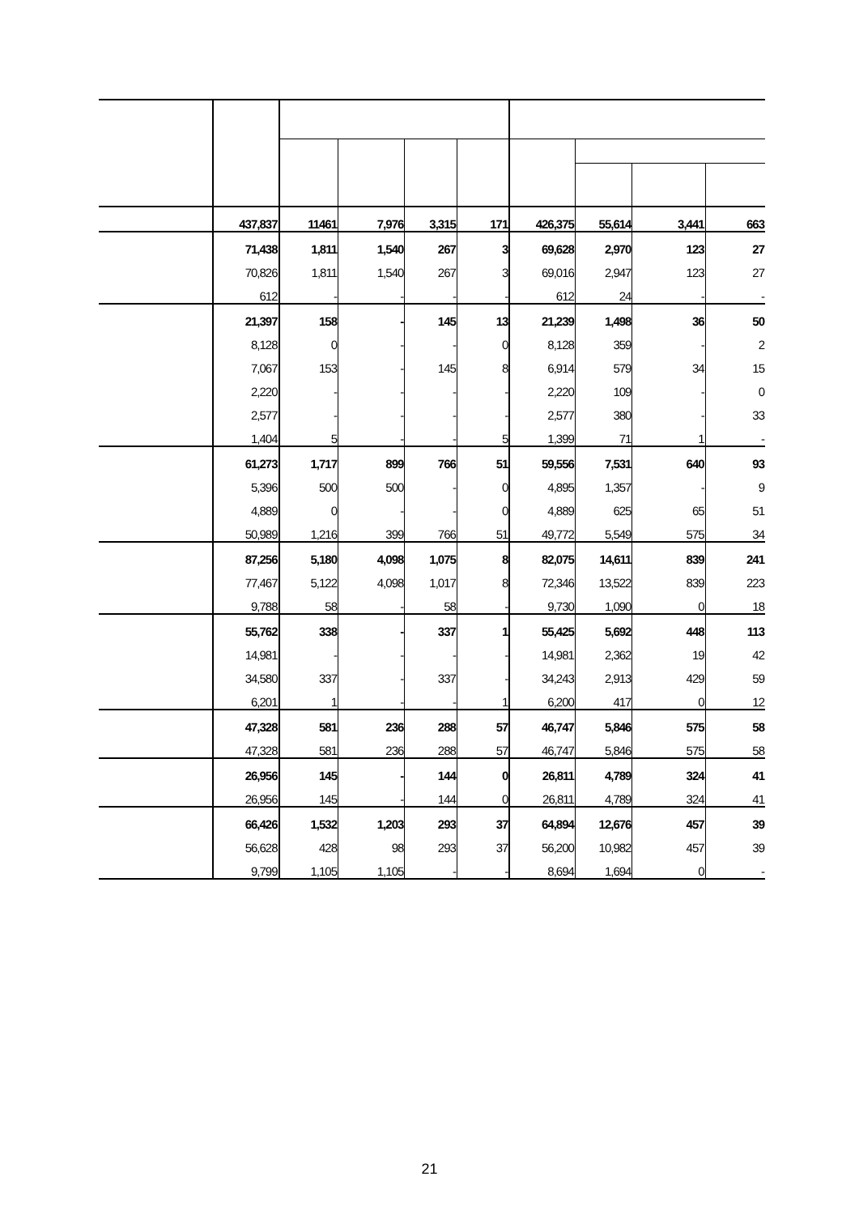| | 437,837 | 11461 | 7,976 | 3,315 | 171 | 426,375 | 55,614 | 3,441 | 663 |
| | 71,438 | 1,811 | 1,540 | 267 | 3 | 69,628 | 2,970 | 123 | 27 |
| | 70,826 | 1,811 | 1,540 | 267 | 3 | 69,016 | 2,947 | 123 | 27 |
| | 612 | - | - | - | - | 612 | 24 | - | - |
| | 21,397 | 158 | - | 145 | 13 | 21,239 | 1,498 | 36 | 50 |
| | 8,128 | 0 | - | - | 0 | 8,128 | 359 | - | 2 |
| | 7,067 | 153 | - | 145 | 8 | 6,914 | 579 | 34 | 15 |
| | 2,220 | - | - | - | - | 2,220 | 109 | - | 0 |
| | 2,577 | - | - | - | - | 2,577 | 380 | - | 33 |
| | 1,404 | 5 | - | - | 5 | 1,399 | 71 | 1 | - |
| | 61,273 | 1,717 | 899 | 766 | 51 | 59,556 | 7,531 | 640 | 93 |
| | 5,396 | 500 | 500 | - | 0 | 4,895 | 1,357 | - | 9 |
| | 4,889 | 0 | - | - | 0 | 4,889 | 625 | 65 | 51 |
| | 50,989 | 1,216 | 399 | 766 | 51 | 49,772 | 5,549 | 575 | 34 |
| | 87,256 | 5,180 | 4,098 | 1,075 | 8 | 82,075 | 14,611 | 839 | 241 |
| | 77,467 | 5,122 | 4,098 | 1,017 | 8 | 72,346 | 13,522 | 839 | 223 |
| | 9,788 | 58 | - | 58 | - | 9,730 | 1,090 | 0 | 18 |
| | 55,762 | 338 | - | 337 | 1 | 55,425 | 5,692 | 448 | 113 |
| | 14,981 | - | - | - | - | 14,981 | 2,362 | 19 | 42 |
| | 34,580 | 337 | - | 337 | - | 34,243 | 2,913 | 429 | 59 |
| | 6,201 | 1 | - | - | 1 | 6,200 | 417 | 0 | 12 |
| | 47,328 | 581 | 236 | 288 | 57 | 46,747 | 5,846 | 575 | 58 |
| | 47,328 | 581 | 236 | 288 | 57 | 46,747 | 5,846 | 575 | 58 |
| | 26,956 | 145 | - | 144 | 0 | 26,811 | 4,789 | 324 | 41 |
| | 26,956 | 145 | - | 144 | 0 | 26,811 | 4,789 | 324 | 41 |
| | 66,426 | 1,532 | 1,203 | 293 | 37 | 64,894 | 12,676 | 457 | 39 |
| | 56,628 | 428 | 98 | 293 | 37 | 56,200 | 10,982 | 457 | 39 |
| | 9,799 | 1,105 | 1,105 | - | - | 8,694 | 1,694 | 0 | - |
21